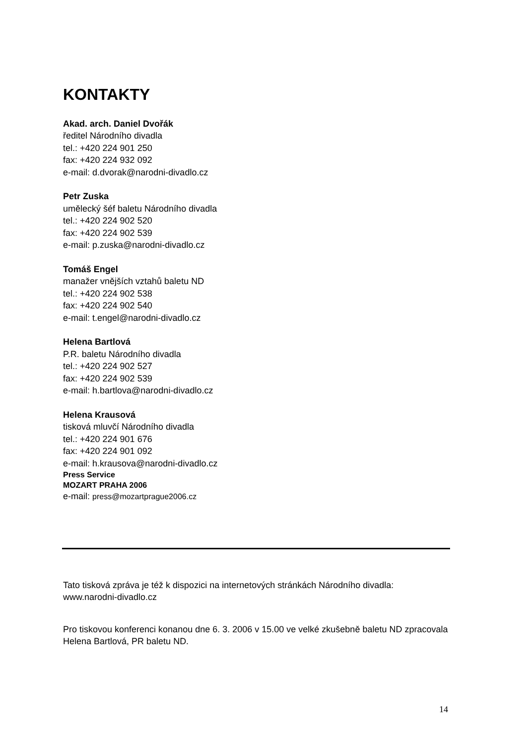KONTAKTY
Akad. arch. Daniel Dvořák
ředitel Národního divadla
tel.: +420 224 901 250
fax: +420 224 932 092
e-mail: d.dvorak@narodni-divadlo.cz
Petr Zuska
umělecký šéf baletu Národního divadla
tel.: +420 224 902 520
fax: +420 224 902 539
e-mail: p.zuska@narodni-divadlo.cz
Tomáš Engel
manažer vnějších vztahů baletu ND
tel.: +420 224 902 538
fax: +420 224 902 540
e-mail: t.engel@narodni-divadlo.cz
Helena Bartlová
P.R. baletu Národního divadla
tel.: +420 224 902 527
fax: +420 224 902 539
e-mail: h.bartlova@narodni-divadlo.cz
Helena Krausová
tisková mluvčí Národního divadla
tel.: +420 224 901 676
fax: +420 224 901 092
e-mail: h.krausova@narodni-divadlo.cz
Press Service
MOZART PRAHA 2006
e-mail: press@mozartprague2006.cz
Tato tisková zpráva je též k dispozici na internetových stránkách Národního divadla:
www.narodni-divadlo.cz
Pro tiskovou konferenci konanou dne 6. 3. 2006 v 15.00 ve velké zkušebně baletu ND zpracovala Helena Bartlová, PR baletu ND.
14